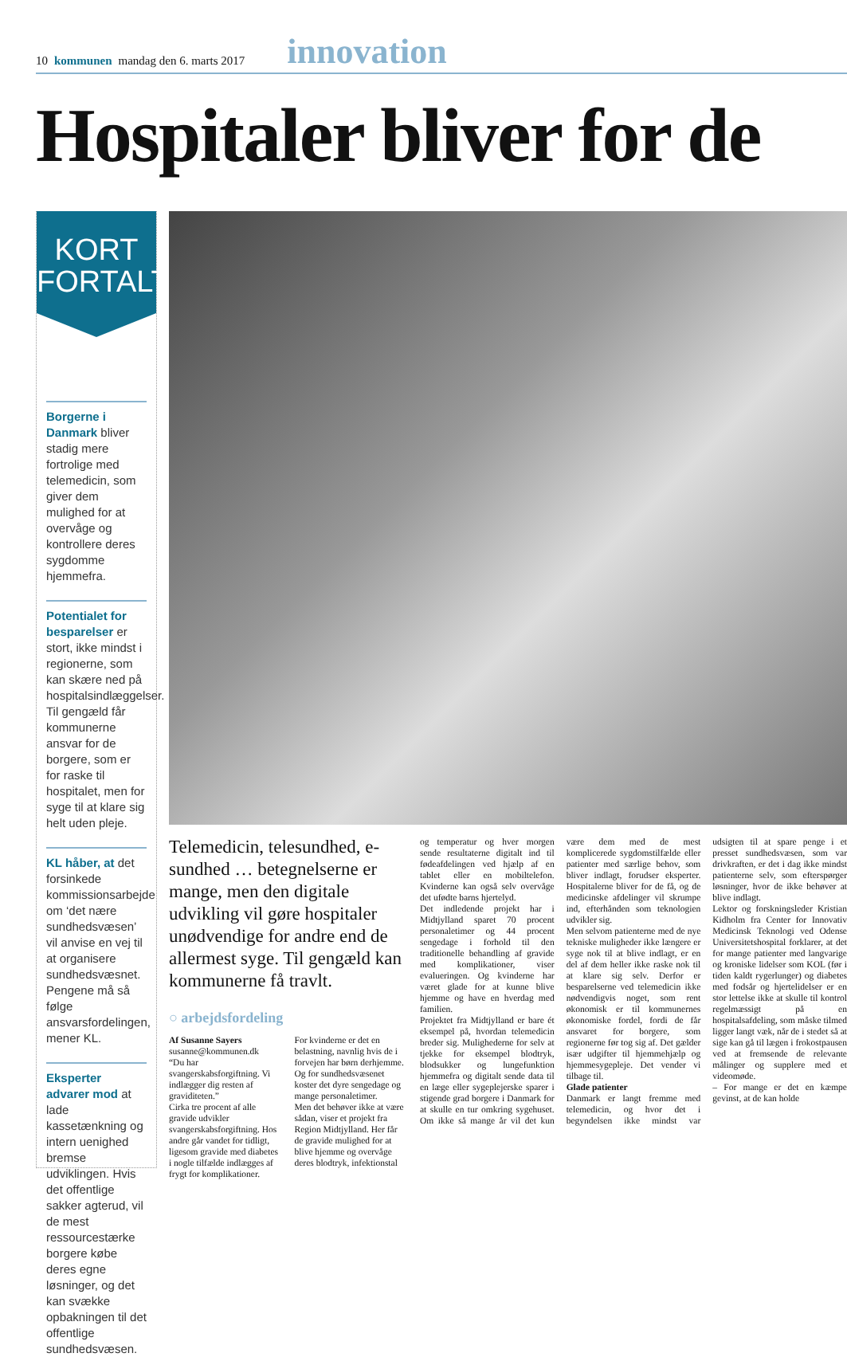10 kommunen mandag den 6. marts 2017 innovation
Hospitaler bliver for de
KORT
FORTALT
Borgerne i Danmark bliver stadig mere fortrolige med telemedicin, som giver dem mulighed for at overvåge og kontrollere deres sygdomme hjemmefra.
Potentialet for besparelser er stort, ikke mindst i regionerne, som kan skære ned på hospitalsindlæggelser. Til gengæld får kommunerne ansvar for de borgere, som er for raske til hospitalet, men for syge til at klare sig helt uden pleje.
KL håber, at det forsinkede kommissionsarbejde om ‘det nære sundhedsvæsen’ vil anvise en vej til at organisere sundhedsvæsnet. Pengene må så følge ansvarsfordelingen, mener KL.
Eksperter advarer mod at lade kassetænkning og intern uenighed bremse udviklingen. Hvis det offentlige sakker agterud, vil de mest ressourcestærke borgere købe deres egne løsninger, og det kan svække opbakningen til det offentlige sundhedsvæsen.
Telemedicin, telesundhed, e-sundhed … betegnelserne er mange, men den digitale udvikling vil gøre hospitaler unødvendige for andre end de allermest syge. Til gengæld kan kommunerne få travlt.
○ arbejdsfordeling
Af Susanne Sayers
susanne@kommunen.dk
“Du har svangerskabsforgiftning. Vi indlægger dig resten af graviditeten.”
Cirka tre procent af alle gravide udvikler svangerskabsforgiftning. Hos andre går vandet for tidligt, ligesom gravide med diabetes i nogle tilfælde indlægges af frygt for komplikationer.
For kvinderne er det en belastning, navnlig hvis de i forvejen har børn derhjemme. Og for sundhedsvæsenet koster det dyre sengedage og mange personaletimer.
Men det behøver ikke at være sådan, viser et projekt fra Region Midtjylland. Her får de gravide mulighed for at blive hjemme og overvåge deres blodtryk, infektionstal
og temperatur og hver morgen sende resultaterne digitalt ind til fødeafdelingen ved hjælp af en tablet eller en mobiltelefon. Kvinderne kan også selv overvåge det ufødte barns hjertelyd.
Det indledende projekt har i Midtjylland sparet 70 procent personaletimer og 44 procent sengedage i forhold til den traditionelle behandling af gravide med komplikationer, viser evalueringen. Og kvinderne har været glade for at kunne blive hjemme og have en hverdag med familien.
Projektet fra Midtjylland er bare ét eksempel på, hvordan telemedicin breder sig. Mulighederne for selv at tjekke for eksempel blodtryk, blodsukker og lungefunktion hjemmefra og digitalt sende data til en læge eller sygeplejerske sparer i stigende grad borgere i Danmark for at skulle en tur omkring sygehuset. Om ikke så mange år vil det kun være dem med de mest komplicerede sygdomstilfælde eller patienter med særlige behov, som bliver indlagt, forudser eksperter. Hospitalerne bliver for de få, og de medicinske afdelinger vil skrumpe ind, efterhånden som teknologien udvikler sig.
Men selvom patienterne med de nye tekniske muligheder ikke længere er syge nok til at blive indlagt, er en del af dem heller ikke raske nok til at klare sig selv. Derfor er besparelserne ved telemedicin ikke nødvendigvis noget, som rent økonomisk er til kommunernes økonomiske fordel, fordi de får ansvaret for borgere, som regionerne før tog sig af. Det gælder især udgifter til hjemmehjælp og hjemmesygepleje. Det vender vi tilbage til.
Glade patienter
Danmark er langt fremme med telemedicin, og hvor det i begyndelsen ikke mindst var udsigten til at spare penge i et presset sundhedsvæsen, som var drivkraften, er det i dag ikke mindst patienterne selv, som efterspørger løsninger, hvor de ikke behøver at blive indlagt.
Lektor og forskningsleder Kristian Kidholm fra Center for Innovativ Medicinsk Teknologi ved Odense Universitetshospital forklarer, at det for mange patienter med langvarige og kroniske lidelser som KOL (før i tiden kaldt rygerlunger) og diabetes med fodsår og hjertelidelser er en stor lettelse ikke at skulle til kontrol regelmæssigt på en hospitalsafdeling, som måske tilmed ligger langt væk, når de i stedet så at sige kan gå til lægen i frokostpausen ved at fremsende de relevante målinger og supplere med et videomøde.
– For mange er det en kæmpe gevinst, at de kan holde